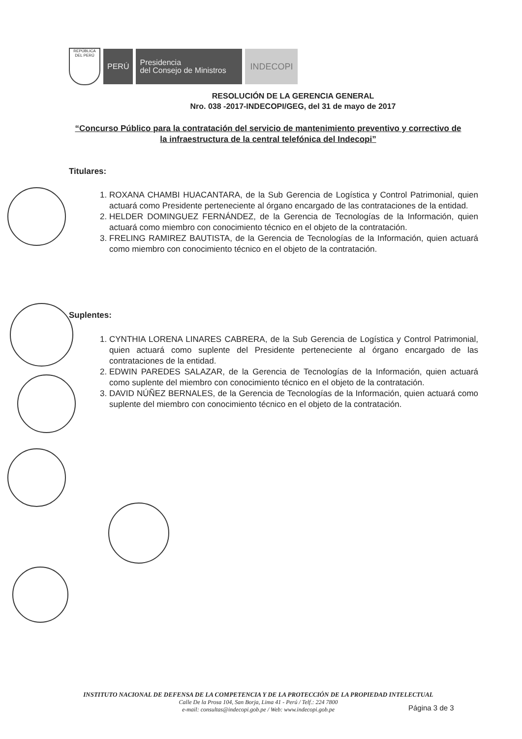REPÚBLICA DEL PERÚ
PERÚ
Presidencia
del Consejo de Ministros
INDECOPI
RESOLUCIÓN DE LA GERENCIA GENERAL
Nro. 038 -2017-INDECOPI/GEG, del 31 de mayo de 2017
“Concurso Público para la contratación del servicio de mantenimiento preventivo y correctivo de la infraestructura de la central telefónica del Indecopi”
Titulares:
1. ROXANA CHAMBI HUACANTARA, de la Sub Gerencia de Logística y Control Patrimonial, quien actuará como Presidente perteneciente al órgano encargado de las contrataciones de la entidad.
2. HELDER DOMINGUEZ FERNÁNDEZ, de la Gerencia de Tecnologías de la Información, quien actuará como miembro con conocimiento técnico en el objeto de la contratación.
3. FRELING RAMIREZ BAUTISTA, de la Gerencia de Tecnologías de la Información, quien actuará como miembro con conocimiento técnico en el objeto de la contratación.
Suplentes:
1. CYNTHIA LORENA LINARES CABRERA, de la Sub Gerencia de Logística y Control Patrimonial, quien actuará como suplente del Presidente perteneciente al órgano encargado de las contrataciones de la entidad.
2. EDWIN PAREDES SALAZAR, de la Gerencia de Tecnologías de la Información, quien actuará como suplente del miembro con conocimiento técnico en el objeto de la contratación.
3. DAVID NÚÑEZ BERNALES, de la Gerencia de Tecnologías de la Información, quien actuará como suplente del miembro con conocimiento técnico en el objeto de la contratación.
INSTITUTO NACIONAL DE DEFENSA DE LA COMPETENCIA Y DE LA PROTECCIÓN DE LA PROPIEDAD INTELECTUAL
Calle De la Prosa 104, San Borja, Lima 41 - Perú / Telf.: 224 7800
e-mail: consultas@indecopi.gob.pe / Web: www.indecopi.gob.pe
Página 3 de 3